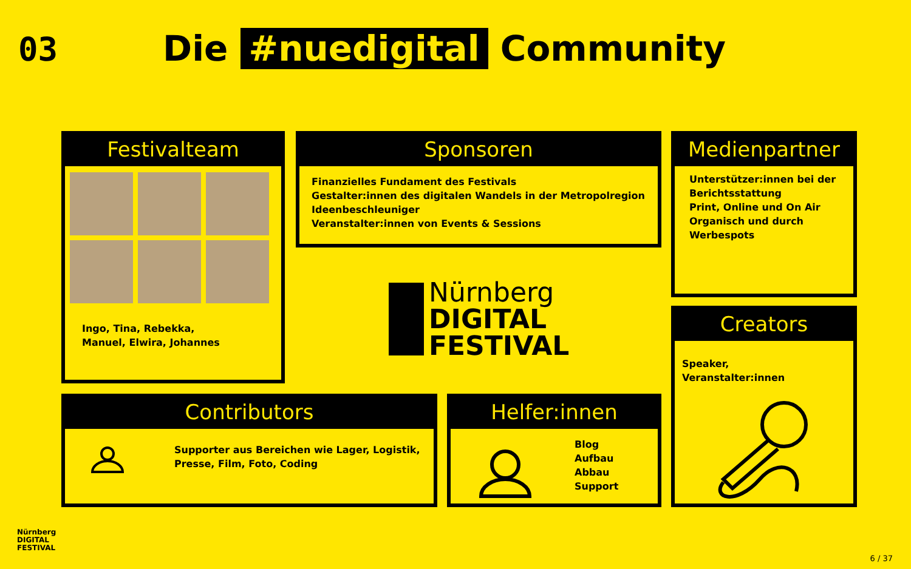03 Die #nuedigital Community
Festivalteam
Ingo, Tina, Rebekka,
Manuel, Elwira, Johannes
Sponsoren
Finanzielles Fundament des Festivals
Gestalter:innen des digitalen Wandels in der Metropolregion
Ideenbeschleuniger
Veranstalter:innen von Events & Sessions
Medienpartner
Unterstützer:innen bei der Berichtsstattung
Print, Online und On Air
Organisch und durch Werbespots
Nürnberg
DIGITAL
FESTIVAL
Creators
Speaker,
Veranstalter:innen
Contributors
Supporter aus Bereichen wie Lager, Logistik,
Presse, Film, Foto, Coding
Helfer:innen
Blog
Aufbau
Abbau
Support
Nürnberg
DIGITAL
FESTIVAL
6 / 37